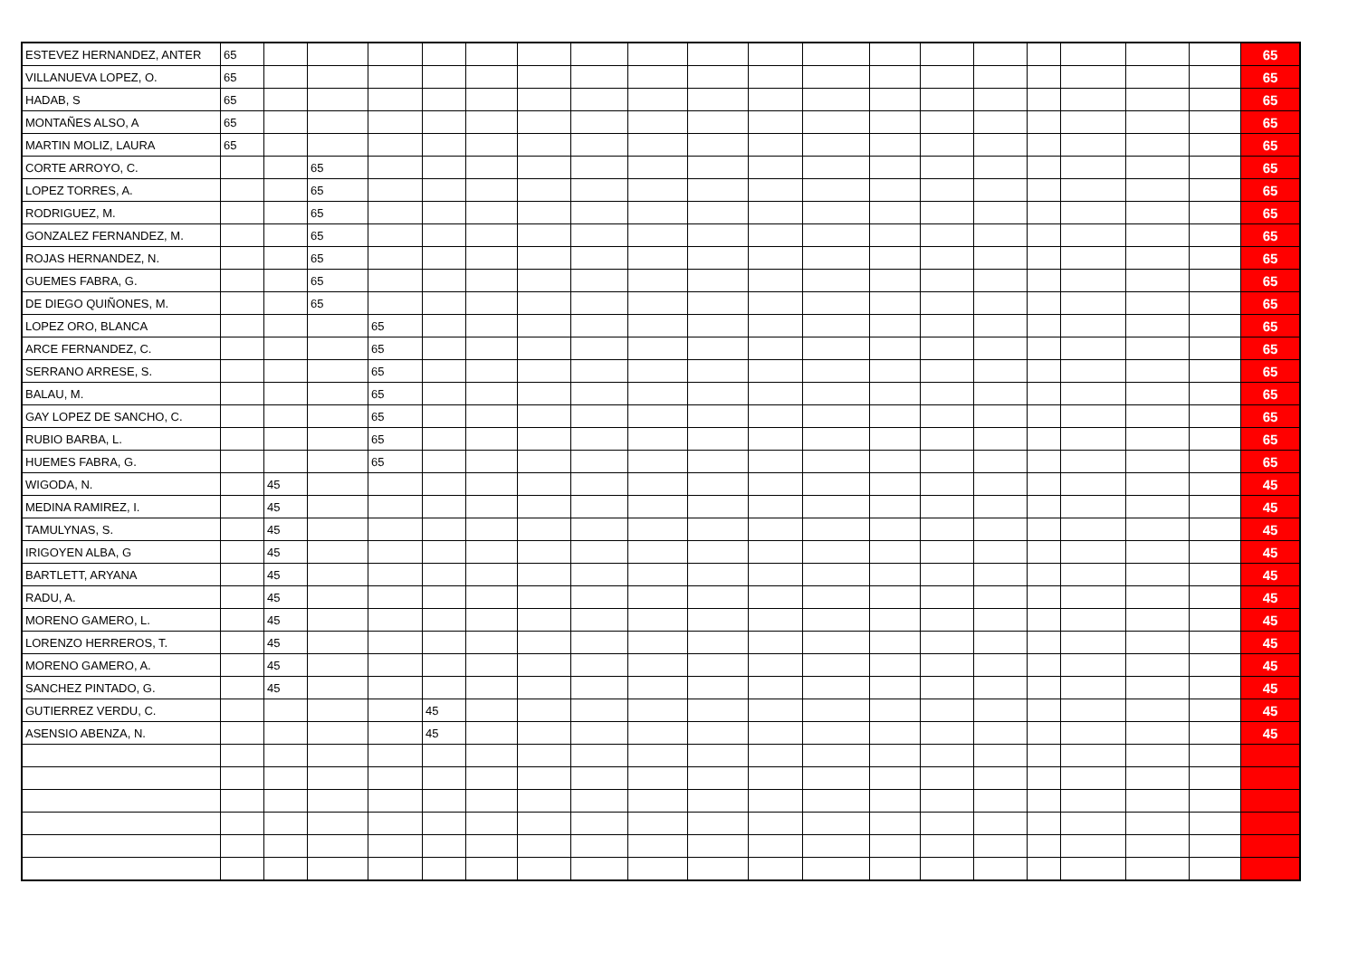| ESTEVEZ HERNANDEZ, ANTER | 65 | | | | | | | | | | | | | | | | | | | 65 |
| VILLANUEVA LOPEZ, O. | 65 | | | | | | | | | | | | | | | | | | | 65 |
| HADAB, S | 65 | | | | | | | | | | | | | | | | | | | 65 |
| MONTAÑES ALSO, A | 65 | | | | | | | | | | | | | | | | | | | 65 |
| MARTIN MOLIZ, LAURA | 65 | | | | | | | | | | | | | | | | | | | 65 |
| CORTE ARROYO, C. | | | 65 | | | | | | | | | | | | | | | | | 65 |
| LOPEZ TORRES, A. | | | 65 | | | | | | | | | | | | | | | | | 65 |
| RODRIGUEZ, M. | | | 65 | | | | | | | | | | | | | | | | | 65 |
| GONZALEZ FERNANDEZ, M. | | | 65 | | | | | | | | | | | | | | | | | 65 |
| ROJAS HERNANDEZ, N. | | | 65 | | | | | | | | | | | | | | | | | 65 |
| GUEMES FABRA, G. | | | 65 | | | | | | | | | | | | | | | | | 65 |
| DE DIEGO QUIÑONES, M. | | | 65 | | | | | | | | | | | | | | | | | 65 |
| LOPEZ ORO, BLANCA | | | | 65 | | | | | | | | | | | | | | | | 65 |
| ARCE FERNANDEZ, C. | | | | 65 | | | | | | | | | | | | | | | | 65 |
| SERRANO ARRESE, S. | | | | 65 | | | | | | | | | | | | | | | | 65 |
| BALAU, M. | | | | 65 | | | | | | | | | | | | | | | | 65 |
| GAY LOPEZ DE SANCHO, C. | | | | 65 | | | | | | | | | | | | | | | | 65 |
| RUBIO BARBA, L. | | | | 65 | | | | | | | | | | | | | | | | 65 |
| HUEMES FABRA, G. | | | | 65 | | | | | | | | | | | | | | | | 65 |
| WIGODA, N. | | 45 | | | | | | | | | | | | | | | | | | 45 |
| MEDINA RAMIREZ, I. | | 45 | | | | | | | | | | | | | | | | | | 45 |
| TAMULYNAS, S. | | 45 | | | | | | | | | | | | | | | | | | 45 |
| IRIGOYEN ALBA, G | | 45 | | | | | | | | | | | | | | | | | | 45 |
| BARTLETT, ARYANA | | 45 | | | | | | | | | | | | | | | | | | 45 |
| RADU, A. | | 45 | | | | | | | | | | | | | | | | | | 45 |
| MORENO GAMERO, L. | | 45 | | | | | | | | | | | | | | | | | | 45 |
| LORENZO HERREROS, T. | | 45 | | | | | | | | | | | | | | | | | | 45 |
| MORENO GAMERO, A. | | 45 | | | | | | | | | | | | | | | | | | 45 |
| SANCHEZ PINTADO, G. | | 45 | | | | | | | | | | | | | | | | | | 45 |
| GUTIERREZ VERDU, C. | | | | | 45 | | | | | | | | | | | | | | | 45 |
| ASENSIO ABENZA, N. | | | | | 45 | | | | | | | | | | | | | | | 45 |